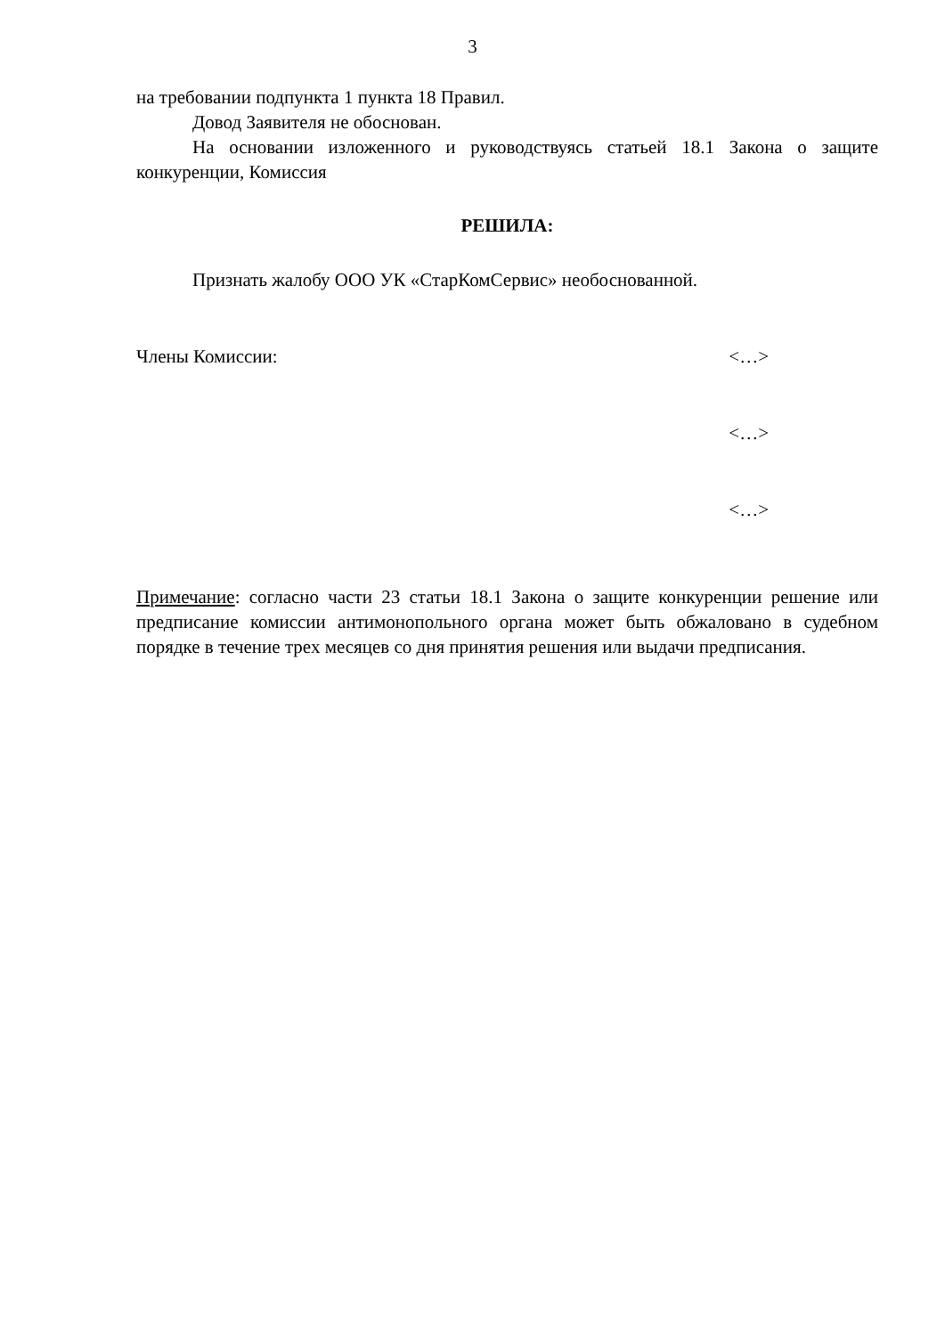3
на требовании подпункта 1 пункта 18 Правил.
Довод Заявителя не обоснован.
На основании изложенного и руководствуясь статьей 18.1 Закона о защите конкуренции, Комиссия
РЕШИЛА:
Признать жалобу ООО УК «СтарКомСервис» необоснованной.
Члены Комиссии: <…>
<…>
<…>
Примечание: согласно части 23 статьи 18.1 Закона о защите конкуренции решение или предписание комиссии антимонопольного органа может быть обжаловано в судебном порядке в течение трех месяцев со дня принятия решения или выдачи предписания.